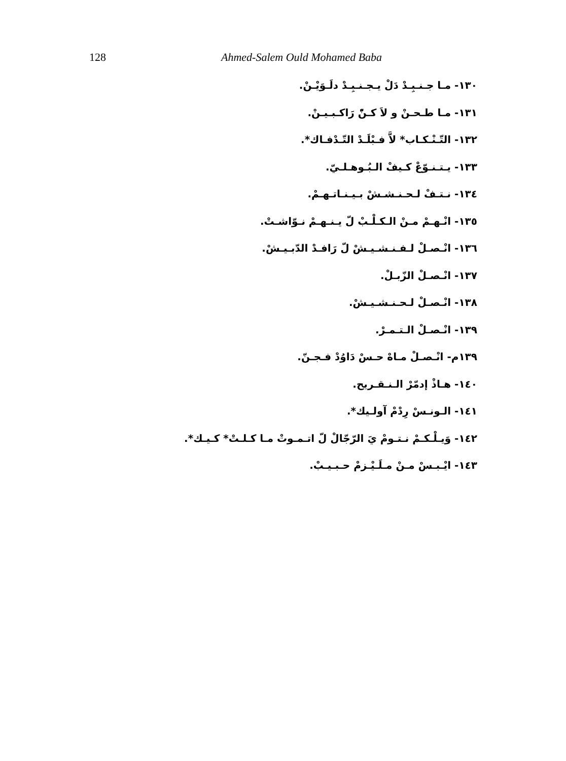128 Ahmed-Salem Ould Mohamed Baba
١٣٠- مـا جـنـبِـدْ دَلْ يـجـنـبِـدْ دلَـوَيْـنْ.
١٣١- مـا طـحـنْ و لاَ كـنّْ رَاكـبـيـنْ.
١٣٢- التّـنْـكـاب* لاَّ فـبْلَـدْ التّـدْفـاك*.
١٣٣- يـتـنـوّعْ كـيفْ الـبُـوهـلـيّ.
١٣٤- نـتـفْ لـحـنـشـشْ بـيـنـاتـهـمْ.
١٣٥- انْـهـمْ مـنْ الـكـلْـبْ لّ يـنـهـمْ نـوّاشـتْ.
١٣٦- انْـصـلْ لـفـنـشـيـشْ لّ رَافـدْ الدّبـيـشْ.
١٣٧- انْـصـلْ الزّبـلْ.
١٣٨- انْـصـلْ لـحـنـشـيـشْ.
١٣٩- انْـصـلْ الـتـمـرْ.
١٣٩م- انْـصـلْ مـاهْ حـسْ دَاوُدْ فـجـنّ.
١٤٠- هـاذْ إدمّرْ الـنـقـريح.
١٤١- الـونـسْ رِدْمْ آولـيك*.
١٤٢- وَيـلْـكـمْ نـتـومْ يَ الرّجّالْ لّ اتـمـوتْ مـا كـلـتْ* كـيـك*.
١٤٣- ايْـبـسْ مـنْ مـلَـيْـزمْ حـبـيـبْ.